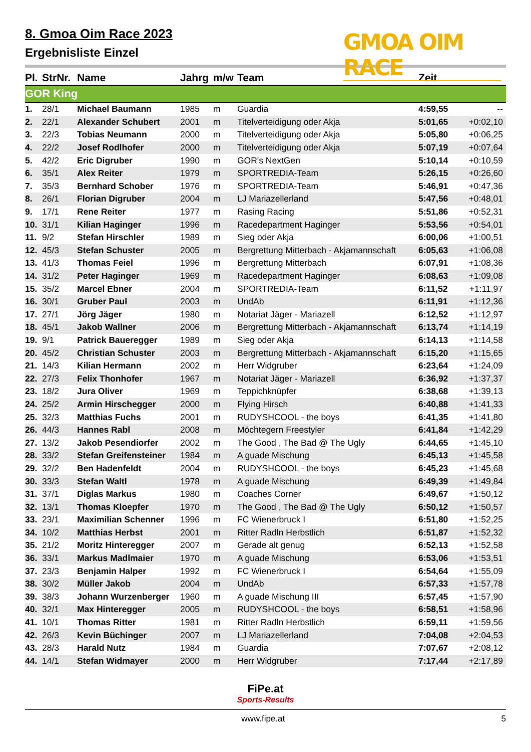8. Gmoa Oim Race 2023
Ergebnisliste Einzel
GMOA OIM RACE
| Pl. | StrNr. | Name | Jahrg | m/w | Team | Zeit | |
| --- | --- | --- | --- | --- | --- | --- | --- |
| GOR King | | | | | | | |
| 1. | 28/1 | Michael Baumann | 1985 | m | Guardia | 4:59,55 | -- |
| 2. | 22/1 | Alexander Schubert | 2001 | m | Titelverteidigung oder Akja | 5:01,65 | +0:02,10 |
| 3. | 22/3 | Tobias Neumann | 2000 | m | Titelverteidigung oder Akja | 5:05,80 | +0:06,25 |
| 4. | 22/2 | Josef Rodlhofer | 2000 | m | Titelverteidigung oder Akja | 5:07,19 | +0:07,64 |
| 5. | 42/2 | Eric Digruber | 1990 | m | GOR's NextGen | 5:10,14 | +0:10,59 |
| 6. | 35/1 | Alex Reiter | 1979 | m | SPORTREDIA-Team | 5:26,15 | +0:26,60 |
| 7. | 35/3 | Bernhard Schober | 1976 | m | SPORTREDIA-Team | 5:46,91 | +0:47,36 |
| 8. | 26/1 | Florian Digruber | 2004 | m | LJ Mariazellerland | 5:47,56 | +0:48,01 |
| 9. | 17/1 | Rene Reiter | 1977 | m | Rasing Racing | 5:51,86 | +0:52,31 |
| 10. | 31/1 | Kilian Haginger | 1996 | m | Racedepartment Haginger | 5:53,56 | +0:54,01 |
| 11. | 9/2 | Stefan Hirschler | 1989 | m | Sieg oder Akja | 6:00,06 | +1:00,51 |
| 12. | 45/3 | Stefan Schuster | 2005 | m | Bergrettung Mitterbach - Akjamannschaft | 6:05,63 | +1:06,08 |
| 13. | 41/3 | Thomas Feiel | 1996 | m | Bergrettung Mitterbach | 6:07,91 | +1:08,36 |
| 14. | 31/2 | Peter Haginger | 1969 | m | Racedepartment Haginger | 6:08,63 | +1:09,08 |
| 15. | 35/2 | Marcel Ebner | 2004 | m | SPORTREDIA-Team | 6:11,52 | +1:11,97 |
| 16. | 30/1 | Gruber Paul | 2003 | m | UndAb | 6:11,91 | +1:12,36 |
| 17. | 27/1 | Jörg Jäger | 1980 | m | Notariat Jäger - Mariazell | 6:12,52 | +1:12,97 |
| 18. | 45/1 | Jakob Wallner | 2006 | m | Bergrettung Mitterbach - Akjamannschaft | 6:13,74 | +1:14,19 |
| 19. | 9/1 | Patrick Baueregger | 1989 | m | Sieg oder Akja | 6:14,13 | +1:14,58 |
| 20. | 45/2 | Christian Schuster | 2003 | m | Bergrettung Mitterbach - Akjamannschaft | 6:15,20 | +1:15,65 |
| 21. | 14/3 | Kilian Hermann | 2002 | m | Herr Widgruber | 6:23,64 | +1:24,09 |
| 22. | 27/3 | Felix Thonhofer | 1967 | m | Notariat Jäger - Mariazell | 6:36,92 | +1:37,37 |
| 23. | 18/2 | Jura Oliver | 1969 | m | Teppichknüpfer | 6:38,68 | +1:39,13 |
| 24. | 25/2 | Armin Hirschegger | 2000 | m | Flying Hirsch | 6:40,88 | +1:41,33 |
| 25. | 32/3 | Matthias Fuchs | 2001 | m | RUDYSHCOOL - the boys | 6:41,35 | +1:41,80 |
| 26. | 44/3 | Hannes Rabl | 2008 | m | Möchtegern Freestyler | 6:41,84 | +1:42,29 |
| 27. | 13/2 | Jakob Pesendiorfer | 2002 | m | The Good , The Bad @ The Ugly | 6:44,65 | +1:45,10 |
| 28. | 33/2 | Stefan Greifensteiner | 1984 | m | A guade Mischung | 6:45,13 | +1:45,58 |
| 29. | 32/2 | Ben Hadenfeldt | 2004 | m | RUDYSHCOOL - the boys | 6:45,23 | +1:45,68 |
| 30. | 33/3 | Stefan Waltl | 1978 | m | A guade Mischung | 6:49,39 | +1:49,84 |
| 31. | 37/1 | Diglas Markus | 1980 | m | Coaches Corner | 6:49,67 | +1:50,12 |
| 32. | 13/1 | Thomas Kloepfer | 1970 | m | The Good , The Bad @ The Ugly | 6:50,12 | +1:50,57 |
| 33. | 23/1 | Maximilian Schenner | 1996 | m | FC Wienerbruck I | 6:51,80 | +1:52,25 |
| 34. | 10/2 | Matthias Herbst | 2001 | m | Ritter Radln Herbstlich | 6:51,87 | +1:52,32 |
| 35. | 21/2 | Moritz Hinteregger | 2007 | m | Gerade alt genug | 6:52,13 | +1:52,58 |
| 36. | 33/1 | Markus Madlmaier | 1970 | m | A guade Mischung | 6:53,06 | +1:53,51 |
| 37. | 23/3 | Benjamin Halper | 1992 | m | FC Wienerbruck I | 6:54,64 | +1:55,09 |
| 38. | 30/2 | Müller Jakob | 2004 | m | UndAb | 6:57,33 | +1:57,78 |
| 39. | 38/3 | Johann Wurzenberger | 1960 | m | A guade Mischung III | 6:57,45 | +1:57,90 |
| 40. | 32/1 | Max Hinteregger | 2005 | m | RUDYSHCOOL - the boys | 6:58,51 | +1:58,96 |
| 41. | 10/1 | Thomas Ritter | 1981 | m | Ritter Radln Herbstlich | 6:59,11 | +1:59,56 |
| 42. | 26/3 | Kevin Büchinger | 2007 | m | LJ Mariazellerland | 7:04,08 | +2:04,53 |
| 43. | 28/3 | Harald Nutz | 1984 | m | Guardia | 7:07,67 | +2:08,12 |
| 44. | 14/1 | Stefan Widmayer | 2000 | m | Herr Widgruber | 7:17,44 | +2:17,89 |
FiPe.at
Sports-Results
www.fipe.at 5